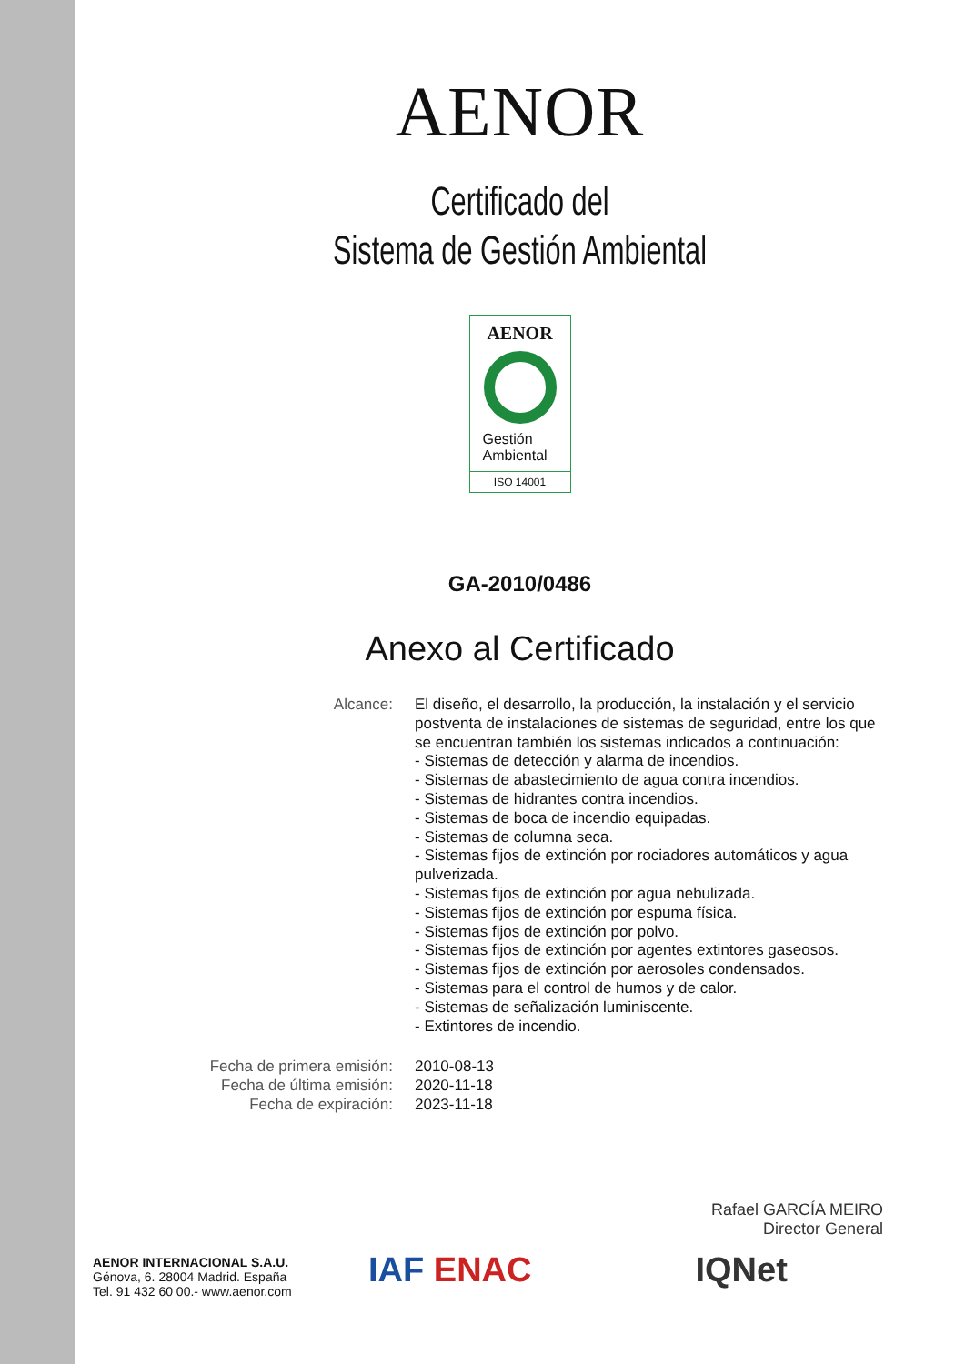AENOR
Certificado del
Sistema de Gestión Ambiental
AENOR
Gestión
Ambiental
ISO 14001
GA-2010/0486
Anexo al Certificado
Alcance: El diseño, el desarrollo, la producción, la instalación y el servicio postventa de instalaciones de sistemas de seguridad, entre los que se encuentran también los sistemas indicados a continuación:
- Sistemas de detección y alarma de incendios.
- Sistemas de abastecimiento de agua contra incendios.
- Sistemas de hidrantes contra incendios.
- Sistemas de boca de incendio equipadas.
- Sistemas de columna seca.
- Sistemas fijos de extinción por rociadores automáticos y agua pulverizada.
- Sistemas fijos de extinción por agua nebulizada.
- Sistemas fijos de extinción por espuma física.
- Sistemas fijos de extinción por polvo.
- Sistemas fijos de extinción por agentes extintores gaseosos.
- Sistemas fijos de extinción por aerosoles condensados.
- Sistemas para el control de humos y de calor.
- Sistemas de señalización luminiscente.
- Extintores de incendio.
Fecha de primera emisión: 2010-08-13
Fecha de última emisión: 2020-11-18
Fecha de expiración: 2023-11-18
Rafael GARCÍA MEIRO
Director General
AENOR INTERNACIONAL S.A.U.
Génova, 6. 28004 Madrid. España
Tel. 91 432 60 00.- www.aenor.com
IAF ENAC IQNet